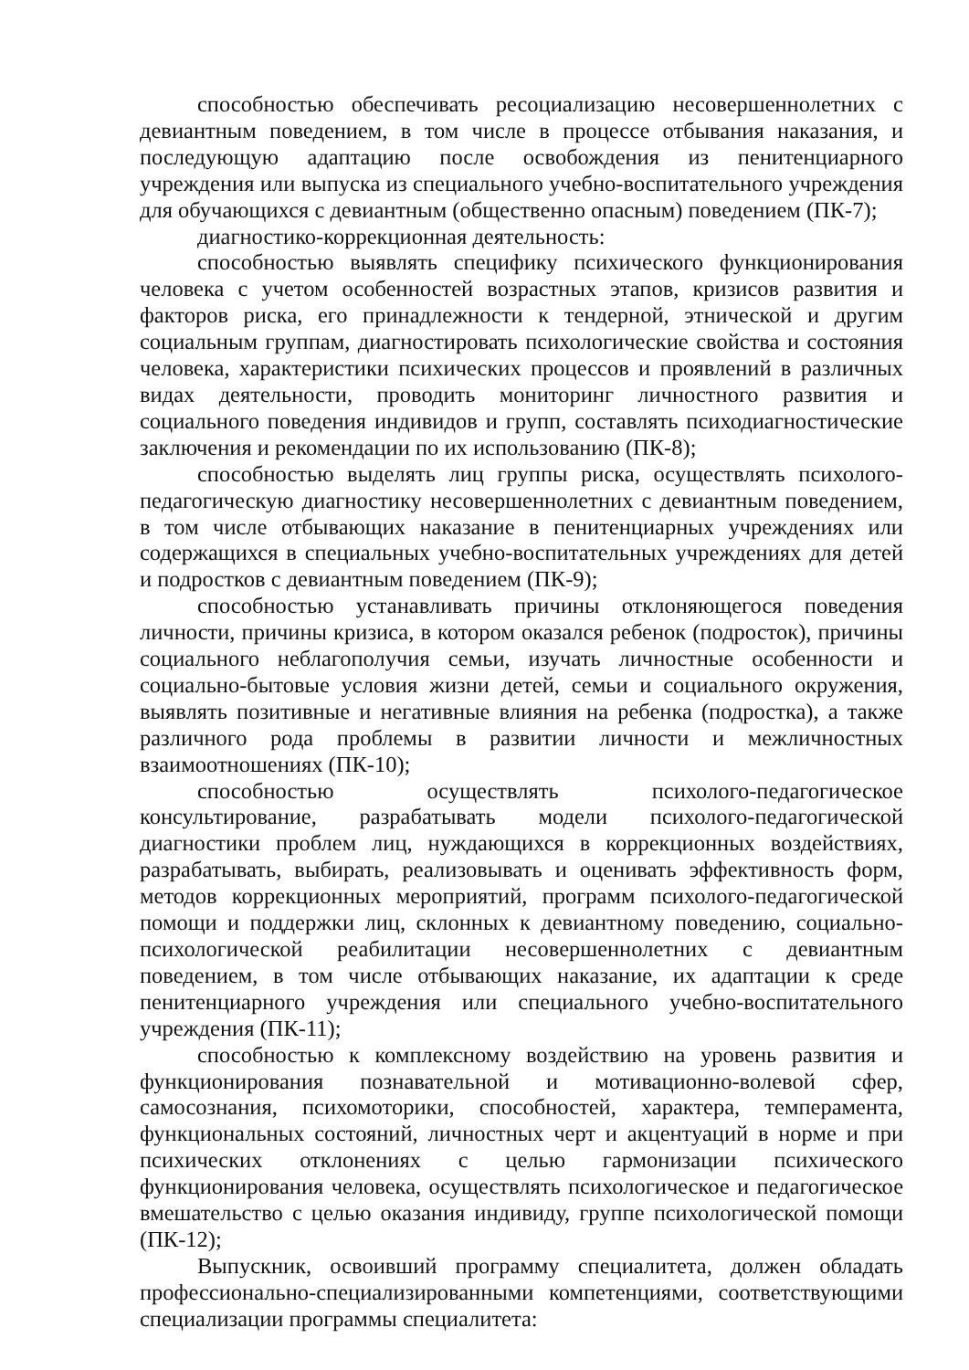способностью обеспечивать ресоциализацию несовершеннолетних с девиантным поведением, в том числе в процессе отбывания наказания, и последующую адаптацию после освобождения из пенитенциарного учреждения или выпуска из специального учебно-воспитательного учреждения для обучающихся с девиантным (общественно опасным) поведением (ПК-7);
диагностико-коррекционная деятельность:
способностью выявлять специфику психического функционирования человека с учетом особенностей возрастных этапов, кризисов развития и факторов риска, его принадлежности к тендерной, этнической и другим социальным группам, диагностировать психологические свойства и состояния человека, характеристики психических процессов и проявлений в различных видах деятельности, проводить мониторинг личностного развития и социального поведения индивидов и групп, составлять психодиагностические заключения и рекомендации по их использованию (ПК-8);
способностью выделять лиц группы риска, осуществлять психолого-педагогическую диагностику несовершеннолетних с девиантным поведением, в том числе отбывающих наказание в пенитенциарных учреждениях или содержащихся в специальных учебно-воспитательных учреждениях для детей и подростков с девиантным поведением (ПК-9);
способностью устанавливать причины отклоняющегося поведения личности, причины кризиса, в котором оказался ребенок (подросток), причины социального неблагополучия семьи, изучать личностные особенности и социально-бытовые условия жизни детей, семьи и социального окружения, выявлять позитивные и негативные влияния на ребенка (подростка), а также различного рода проблемы в развитии личности и межличностных взаимоотношениях (ПК-10);
способностью осуществлять психолого-педагогическое консультирование, разрабатывать модели психолого-педагогической диагностики проблем лиц, нуждающихся в коррекционных воздействиях, разрабатывать, выбирать, реализовывать и оценивать эффективность форм, методов коррекционных мероприятий, программ психолого-педагогической помощи и поддержки лиц, склонных к девиантному поведению, социально-психологической реабилитации несовершеннолетних с девиантным поведением, в том числе отбывающих наказание, их адаптации к среде пенитенциарного учреждения или специального учебно-воспитательного учреждения (ПК-11);
способностью к комплексному воздействию на уровень развития и функционирования познавательной и мотивационно-волевой сфер, самосознания, психомоторики, способностей, характера, темперамента, функциональных состояний, личностных черт и акцентуаций в норме и при психических отклонениях с целью гармонизации психического функционирования человека, осуществлять психологическое и педагогическое вмешательство с целью оказания индивиду, группе психологической помощи (ПК-12);
Выпускник, освоивший программу специалитета, должен обладать профессионально-специализированными компетенциями, соответствующими специализации программы специалитета: